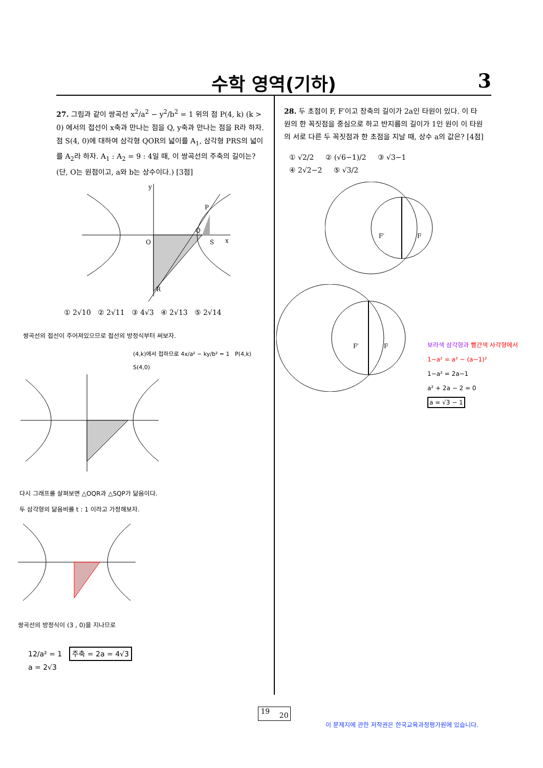수학 영역(기하)
3
27. 그림과 같이 쌍곡선 x<sup>2</sup>/a<sup>2</sup> − y<sup>2</sup>/b<sup>2</sup> = 1 위의 점 P(4, k) (k > 0) 에서의 접선이 x축과 만나는 점을 Q, y축과 만나는 점을 R라 하자. 점 S(4, 0)에 대하여 삼각형 QOR의 넓이를 A<sub>1</sub>, 삼각형 PRS의 넓이를 A<sub>2</sub>라 하자. A<sub>1</sub> : A<sub>2</sub> = 9 : 4일 때, 이 쌍곡선의 주축의 길이는? (단, O는 원점이고, a와 b는 상수이다.) [3점]
O
P
Q
R
S
x
y
① 2√10 ② 2√11 ③ 4√3 ④ 2√13 ⑤ 2√14
쌍곡선의 접선이 주어져있으므로 접선의 방정식부터 써보자.
(4,k)에서 접하므로 4x/a² − ky/b² = 1 P(4,k) S(4,0)
다시 그래프를 살펴보면 △OQR과 △SQP가 닮음이다.
두 삼각형의 닮음비를 t : 1 이라고 가정해보자.
쌍곡선의 방정식이 (3 , 0)을 지나므로
12/a² = 1 주축 = 2a = 4√3
a = 2√3
28. 두 초점이 F, F′이고 장축의 길이가 2a인 타원이 있다. 이 타원의 한 꼭짓점을 중심으로 하고 반지름의 길이가 1인 원이 이 타원의 서로 다른 두 꼭짓점과 한 초점을 지날 때, 상수 a의 값은? [4점]
① √2/2 ② (√6−1)/2 ③ √3−1
④ 2√2−2 ⑤ √3/2
F′
F
F′
F
보라색 삼각형과 빨간색 사각형에서
1−a² = a² − (a−1)²
1−a² = 2a−1
a² + 2a − 2 = 0
a = √3 − 1
19 20
이 문제지에 관한 저작권은 한국교육과정평가원에 있습니다.